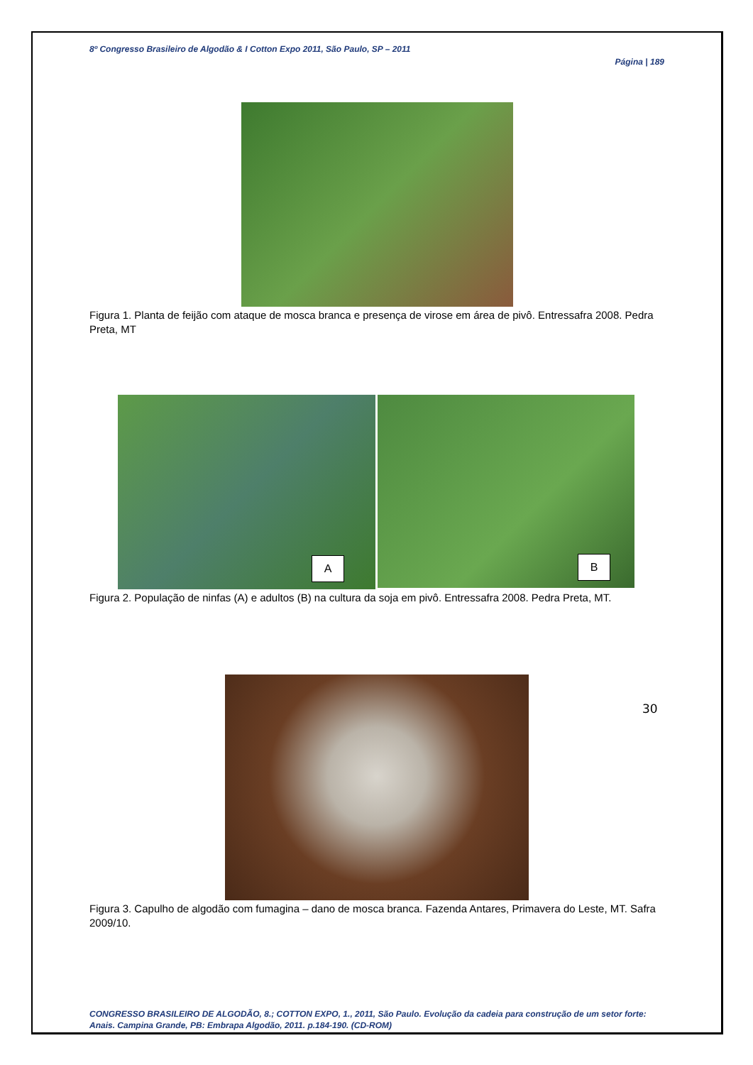8º Congresso Brasileiro de Algodão & I Cotton Expo 2011, São Paulo, SP – 2011
Página | 189
Figura 1. Planta de feijão com ataque de mosca branca e presença de virose em área de pivô. Entressafra 2008. Pedra Preta, MT
A
B
Figura 2. População de ninfas (A) e adultos (B) na cultura da soja em pivô. Entressafra 2008. Pedra Preta, MT.
30
Figura 3. Capulho de algodão com fumagina – dano de mosca branca. Fazenda Antares, Primavera do Leste, MT. Safra 2009/10.
CONGRESSO BRASILEIRO DE ALGODÃO, 8.; COTTON EXPO, 1., 2011, São Paulo. Evolução da cadeia para construção de um setor forte: Anais. Campina Grande, PB: Embrapa Algodão, 2011. p.184-190. (CD-ROM)